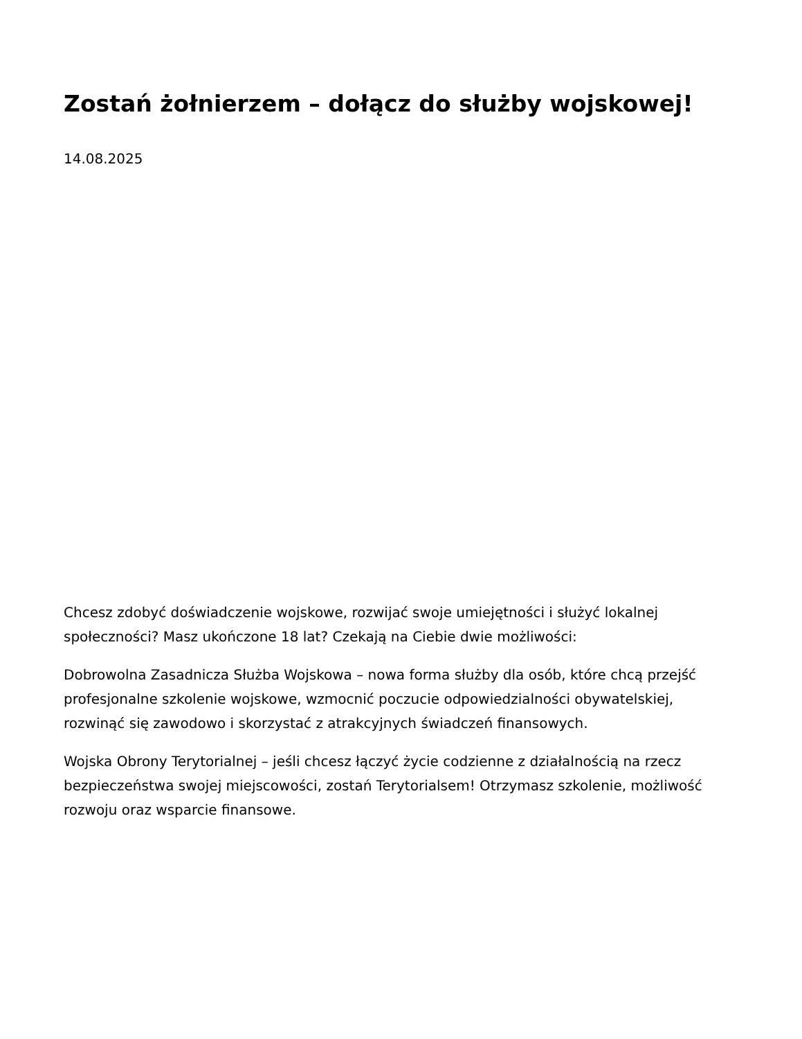Zostań żołnierzem – dołącz do służby wojskowej!
14.08.2025
Chcesz zdobyć doświadczenie wojskowe, rozwijać swoje umiejętności i służyć lokalnej społeczności? Masz ukończone 18 lat? Czekają na Ciebie dwie możliwości:
Dobrowolna Zasadnicza Służba Wojskowa – nowa forma służby dla osób, które chcą przejść profesjonalne szkolenie wojskowe, wzmocnić poczucie odpowiedzialności obywatelskiej, rozwinąć się zawodowo i skorzystać z atrakcyjnych świadczeń finansowych.
Wojska Obrony Terytorialnej – jeśli chcesz łączyć życie codzienne z działalnością na rzecz bezpieczeństwa swojej miejscowości, zostań Terytorialsem! Otrzymasz szkolenie, możliwość rozwoju oraz wsparcie finansowe.